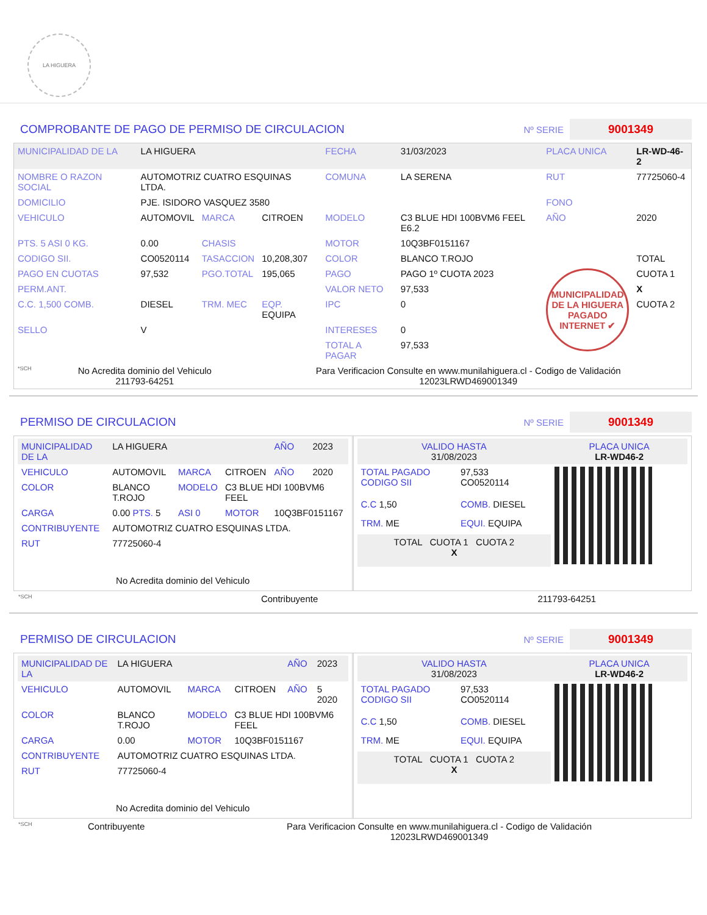LA HIGUERA
COMPROBANTE DE PAGO DE PERMISO DE CIRCULACION
Nº SERIE
9001349
| MUNICIPALIDAD DE LA | LA HIGUERA | | | FECHA | 31/03/2023 | PLACA UNICA | LR-WD-46-2 |
| NOMBRE O RAZON SOCIAL | AUTOMOTRIZ CUATRO ESQUINAS LTDA. | | | COMUNA | LA SERENA | RUT | 77725060-4 |
| DOMICILIO | PJE. ISIDORO VASQUEZ 3580 | | | | | FONO | |
| VEHICULO | AUTOMOVIL | MARCA | CITROEN | MODELO | C3 BLUE HDI 100BVM6 FEEL E6.2 | AÑO | 2020 |
| PTS. 5 ASI 0 KG. | 0.00 | CHASIS | | MOTOR | 10Q3BF0151167 | | |
| CODIGO SII. | CO0520114 | TASACCION | 10,208,307 | COLOR | BLANCO T.ROJO | | TOTAL |
| PAGO EN CUOTAS | 97,532 | PGO.TOTAL | 195,065 | PAGO | PAGO 1º CUOTA 2023 | MUNICIPALIDAD DE LA HIGUERA PAGADO INTERNET ✔ | CUOTA 1 |
| PERM.ANT. | | | | VALOR NETO | 97,533 | | X |
| C.C. 1,500 COMB. | DIESEL | TRM. MEC | EQP. EQUIPA | IPC | 0 | | CUOTA 2 |
| SELLO | V | | | INTERESES | 0 | | |
| | | | | TOTAL A PAGAR | 97,533 | | |
| *SCH | No Acredita dominio del Vehiculo 211793-64251 | Para Verificacion Consulte en www.munilahiguera.cl - Codigo de Validación 12023LRWD469001349 |
PERMISO DE CIRCULACION
Nº SERIE
9001349
| / MUNICIPALIDAD DE LA / LA HIGUERA / / / AÑO / 2023 / / VEHICULO / AUTOMOVIL / MARCA / CITROEN / AÑO / 2020 / / COLOR / BLANCO T.ROJO / MODELO / C3 BLUE HDI 100BVM6 FEEL / / / / CARGA / 0.00 PTS. 5 / ASI 0 / MOTOR / 10Q3BF0151167 / / / CONTRIBUYENTE / AUTOMOTRIZ CUATRO ESQUINAS LTDA. / / / / / / RUT / 77725060-4 / / / / / / No Acredita dominio del Vehiculo / / / / / / | / VALIDO HASTA 31/08/2023 / / PLACA UNICA LR-WD46-2 / / TOTAL PAGADO CODIGO SII / 97,533 CO0520114 / / / C.C 1,50 / COMB. DIESEL / / / TRM. ME / EQUI. EQUIPA / / / TOTAL CUOTA 1 CUOTA 2 X / / / |
| *SCH | Contribuyente | 211793-64251 |
PERMISO DE CIRCULACION
Nº SERIE
9001349
| / MUNICIPALIDAD DE LA / LA HIGUERA / / / AÑO / 2023 / / VEHICULO / AUTOMOVIL / MARCA / CITROEN / AÑO / 5 2020 / / COLOR / BLANCO T.ROJO / MODELO / C3 BLUE HDI 100BVM6 FEEL / / / / CARGA / 0.00 / MOTOR / 10Q3BF0151167 / / / / CONTRIBUYENTE / AUTOMOTRIZ CUATRO ESQUINAS LTDA. / / / / / / RUT / 77725060-4 / / / / / / No Acredita dominio del Vehiculo / / / / / / | / VALIDO HASTA 31/08/2023 / / PLACA UNICA LR-WD46-2 / / TOTAL PAGADO CODIGO SII / 97,533 CO0520114 / / / C.C 1,50 / COMB. DIESEL / / / TRM. ME / EQUI. EQUIPA / / / TOTAL CUOTA 1 CUOTA 2 X / / / |
| *SCH | Contribuyente | Para Verificacion Consulte en www.munilahiguera.cl - Codigo de Validación 12023LRWD469001349 |